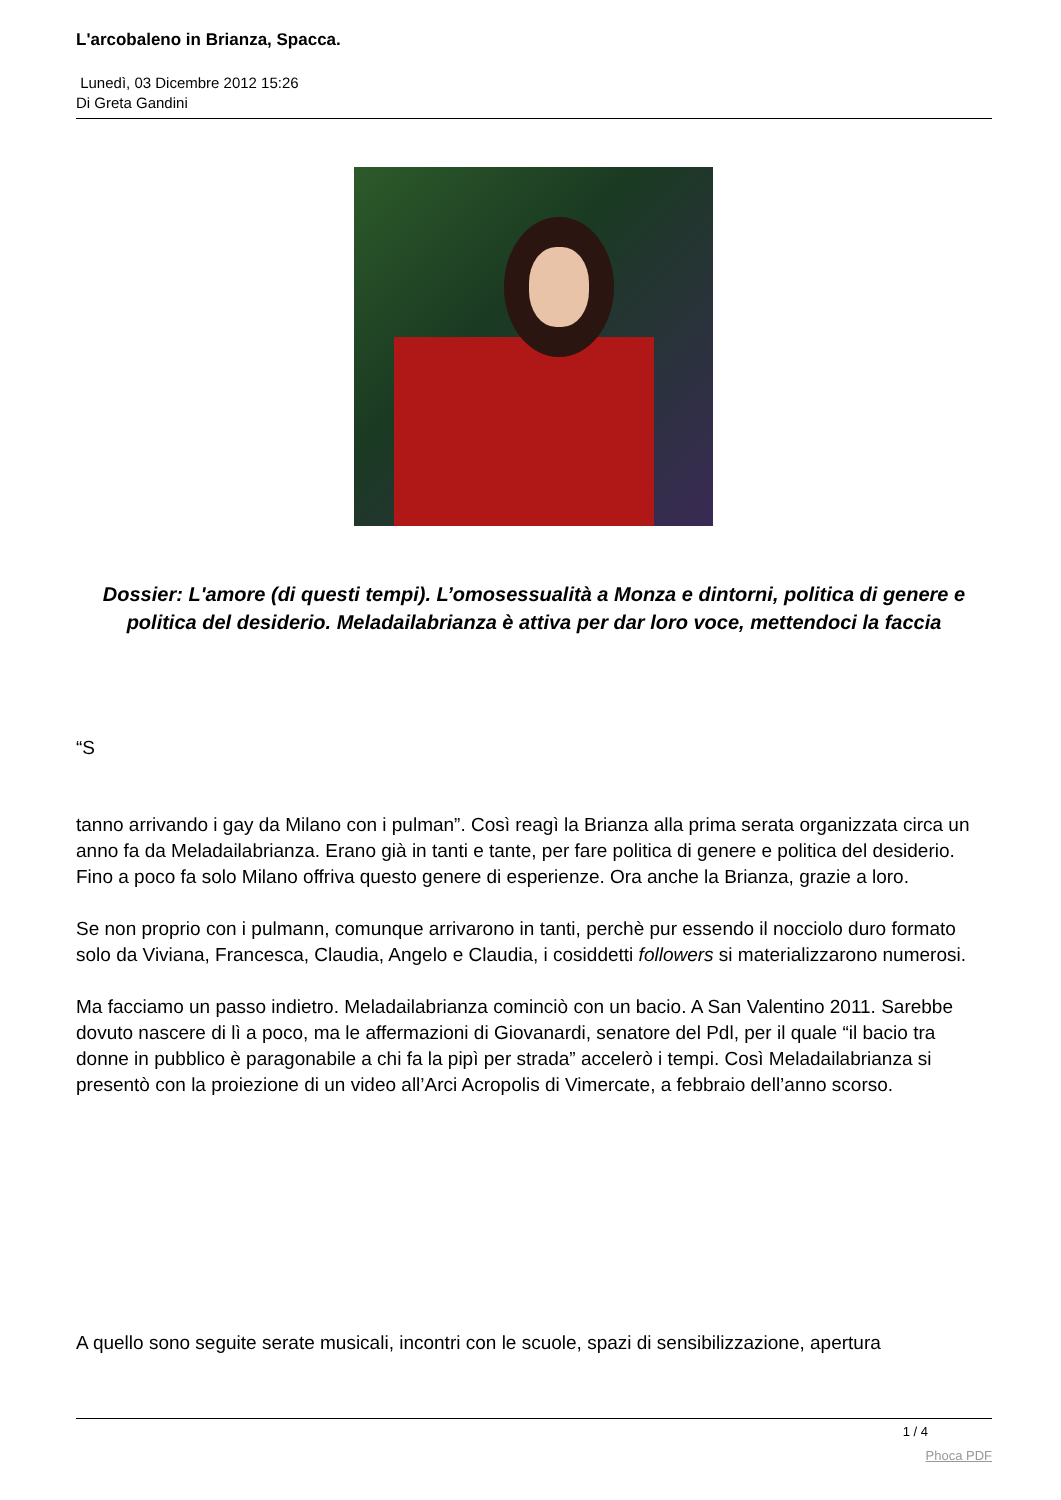L'arcobaleno in Brianza, Spacca.
Lunedì, 03 Dicembre 2012 15:26
Di Greta Gandini
Dossier: L'amore (di questi tempi). L’omosessualità a Monza e dintorni, politica di genere e politica del desiderio. Meladailabrianza è attiva per dar loro voce, mettendoci la faccia
“S
tanno arrivando i gay da Milano con i pulman”. Così reagì la Brianza alla prima serata organizzata circa un anno fa da Meladailabrianza. Erano già in tanti e tante, per fare politica di genere e politica del desiderio. Fino a poco fa solo Milano offriva questo genere di esperienze. Ora anche la Brianza, grazie a loro.
Se non proprio con i pulmann, comunque arrivarono in tanti, perchè pur essendo il nocciolo duro formato solo da Viviana, Francesca, Claudia, Angelo e Claudia, i cosiddetti followers si materializzarono numerosi.
Ma facciamo un passo indietro. Meladailabrianza cominciò con un bacio. A San Valentino 2011. Sarebbe dovuto nascere di lì a poco, ma le affermazioni di Giovanardi, senatore del Pdl, per il quale “il bacio tra donne in pubblico è paragonabile a chi fa la pipì per strada” accelerò i tempi. Così Meladailabrianza si presentò con la proiezione di un video all’Arci Acropolis di Vimercate, a febbraio dell’anno scorso.
A quello sono seguite serate musicali, incontri con le scuole, spazi di sensibilizzazione, apertura
1 / 4
Phoca PDF